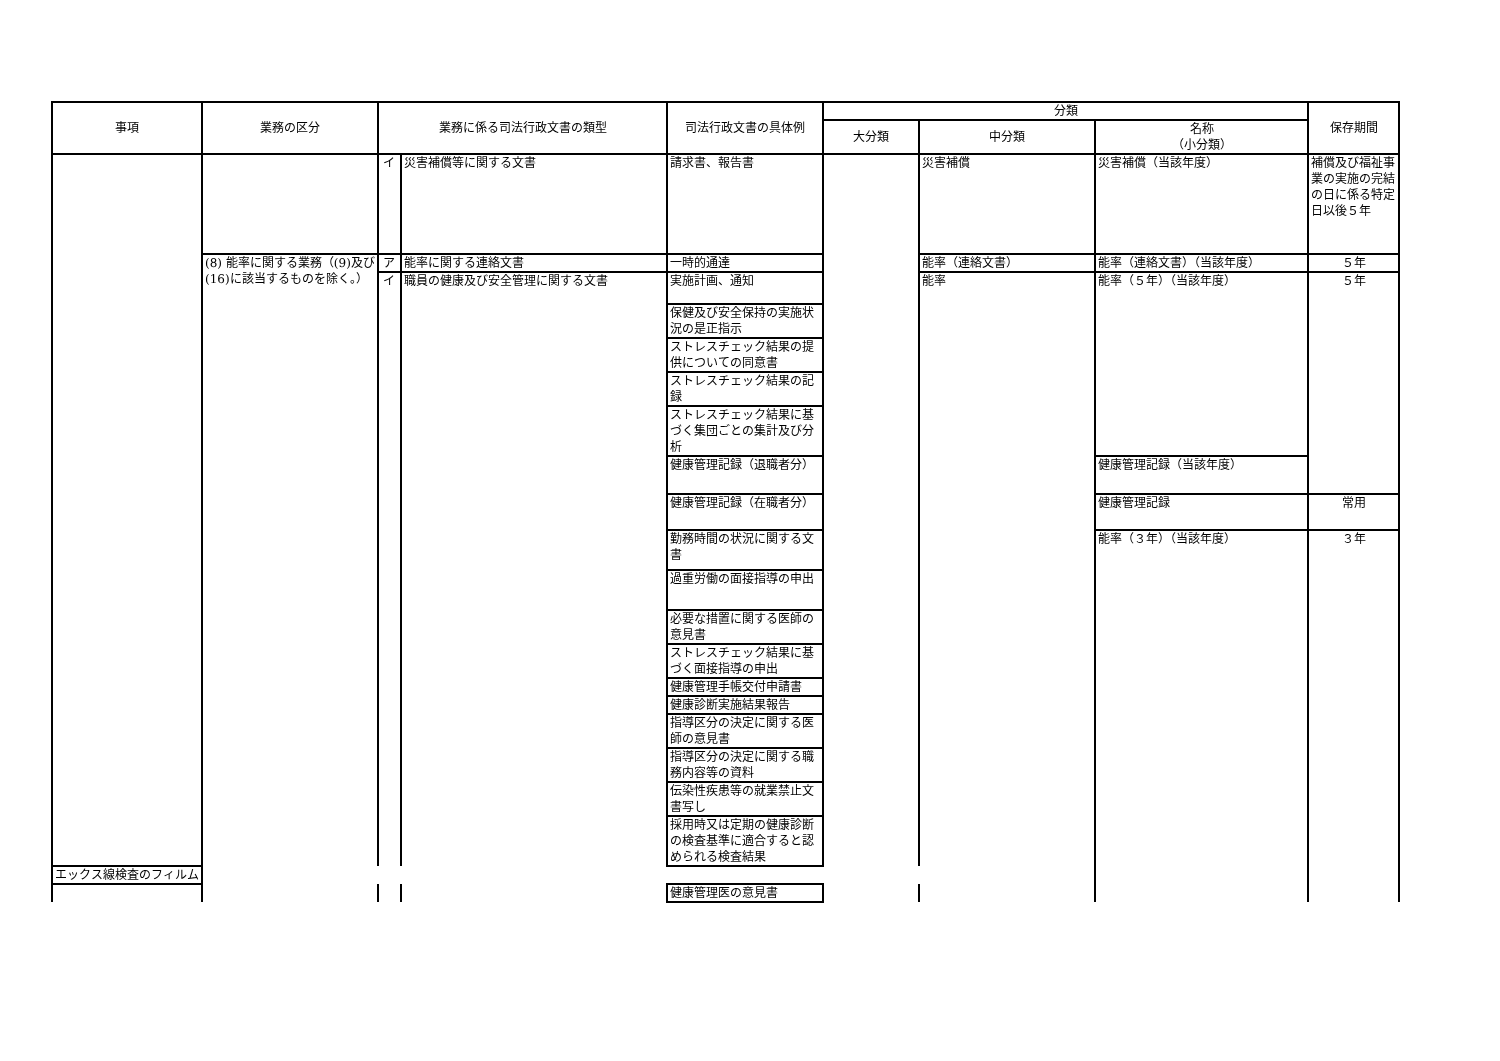| 事項 | 業務の区分 | 業務に係る司法行政文書の類型 | | 司法行政文書の具体例 | 分類 | | | 保存期間 |
| --- | --- | --- | --- | --- | --- | --- | --- | --- |
| | | | | | 大分類 | 中分類 | 名称 （小分類） | |
| | | イ | 災害補償等に関する文書 | 請求書、報告書 | | 災害補償 | 災害補償（当該年度） | 補償及び福祉事業の実施の完結の日に係る特定日以後５年 |
| | (8) 能率に関する業務（(9)及び(16)に該当するものを除く。） | ア | 能率に関する連絡文書 | 一時的通達 | | 能率（連絡文書） | 能率（連絡文書）（当該年度） | ５年 |
| | | イ | 職員の健康及び安全管理に関する文書 | 実施計画、通知 | | 能率 | 能率（５年）（当該年度） | ５年 |
| | | | | 保健及び安全保持の実施状況の是正指示 | | | | |
| | | | | ストレスチェック結果の提供についての同意書 | | | | |
| | | | | ストレスチェック結果の記録 | | | | |
| | | | | ストレスチェック結果に基づく集団ごとの集計及び分析 | | | | |
| | | | | 健康管理記録（退職者分） | | | 健康管理記録（当該年度） | |
| | | | | 健康管理記録（在職者分） | | | 健康管理記録 | 常用 |
| | | | | 勤務時間の状況に関する文書 | | | 能率（３年）（当該年度） | ３年 |
| | | | | 過重労働の面接指導の申出 | | | | |
| | | | | 必要な措置に関する医師の意見書 | | | | |
| | | | | ストレスチェック結果に基づく面接指導の申出 | | | | |
| | | | | 健康管理手帳交付申請書 | | | | |
| | | | | 健康診断実施結果報告 | | | | |
| | | | | 指導区分の決定に関する医師の意見書 | | | | |
| | | | | 指導区分の決定に関する職務内容等の資料 | | | | |
| | | | | 伝染性疾患等の就業禁止文書写し | | | | |
| | | | | 採用時又は定期の健康診断の検査基準に適合すると認められる検査結果 | | | | |
| エックス線検査のフィルム | | | | | | | | |
| | | | | 健康管理医の意見書 | | | | |